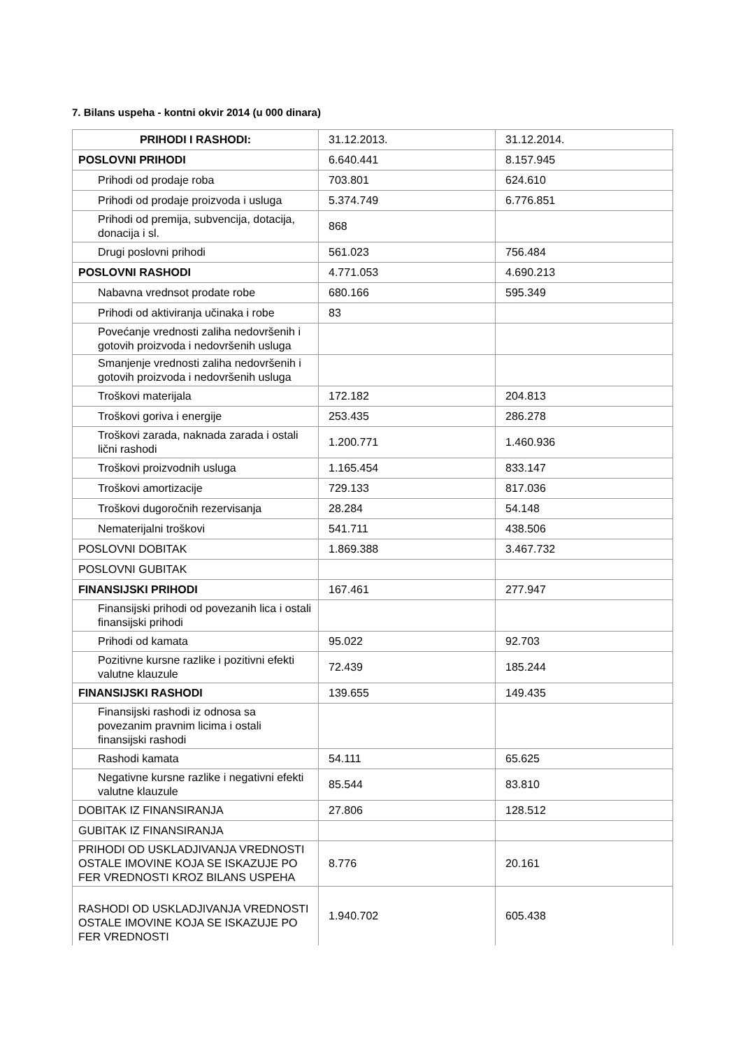7. Bilans uspeha - kontni okvir 2014 (u 000 dinara)
| PRIHODI I RASHODI: | 31.12.2013. | 31.12.2014. |
| --- | --- | --- |
| POSLOVNI PRIHODI | 6.640.441 | 8.157.945 |
| Prihodi od prodaje roba | 703.801 | 624.610 |
| Prihodi od prodaje proizvoda i usluga | 5.374.749 | 6.776.851 |
| Prihodi od premija, subvencija, dotacija, donacija i sl. | 868 | |
| Drugi poslovni prihodi | 561.023 | 756.484 |
| POSLOVNI RASHODI | 4.771.053 | 4.690.213 |
| Nabavna vrednsot prodate robe | 680.166 | 595.349 |
| Prihodi od aktiviranja učinaka i robe | 83 | |
| Povećanje vrednosti zaliha nedovršenih i gotovih proizvoda i nedovršenih usluga | | |
| Smanjenje vrednosti zaliha nedovršenih i gotovih proizvoda i nedovršenih usluga | | |
| Troškovi materijala | 172.182 | 204.813 |
| Troškovi goriva i energije | 253.435 | 286.278 |
| Troškovi zarada, naknada zarada i ostali lični rashodi | 1.200.771 | 1.460.936 |
| Troškovi proizvodnih usluga | 1.165.454 | 833.147 |
| Troškovi amortizacije | 729.133 | 817.036 |
| Troškovi dugoročnih rezervisanja | 28.284 | 54.148 |
| Nematerijalni troškovi | 541.711 | 438.506 |
| POSLOVNI DOBITAK | 1.869.388 | 3.467.732 |
| POSLOVNI GUBITAK | | |
| FINANSIJSKI PRIHODI | 167.461 | 277.947 |
| Finansijski prihodi od povezanih lica i ostali finansijski prihodi | | |
| Prihodi od kamata | 95.022 | 92.703 |
| Pozitivne kursne razlike i pozitivni efekti valutne klauzule | 72.439 | 185.244 |
| FINANSIJSKI RASHODI | 139.655 | 149.435 |
| Finansijski rashodi iz odnosa sa povezanim pravnim licima i ostali finansijski rashodi | | |
| Rashodi kamata | 54.111 | 65.625 |
| Negativne kursne razlike i negativni efekti valutne klauzule | 85.544 | 83.810 |
| DOBITAK IZ FINANSIRANJA | 27.806 | 128.512 |
| GUBITAK IZ FINANSIRANJA | | |
| PRIHODI OD USKLADJIVANJA VREDNOSTI OSTALE IMOVINE KOJA SE ISKAZUJE PO FER VREDNOSTI KROZ BILANS USPEHA | 8.776 | 20.161 |
| RASHODI OD USKLADJIVANJA VREDNOSTI OSTALE IMOVINE KOJA SE ISKAZUJE PO FER VREDNOSTI | 1.940.702 | 605.438 |